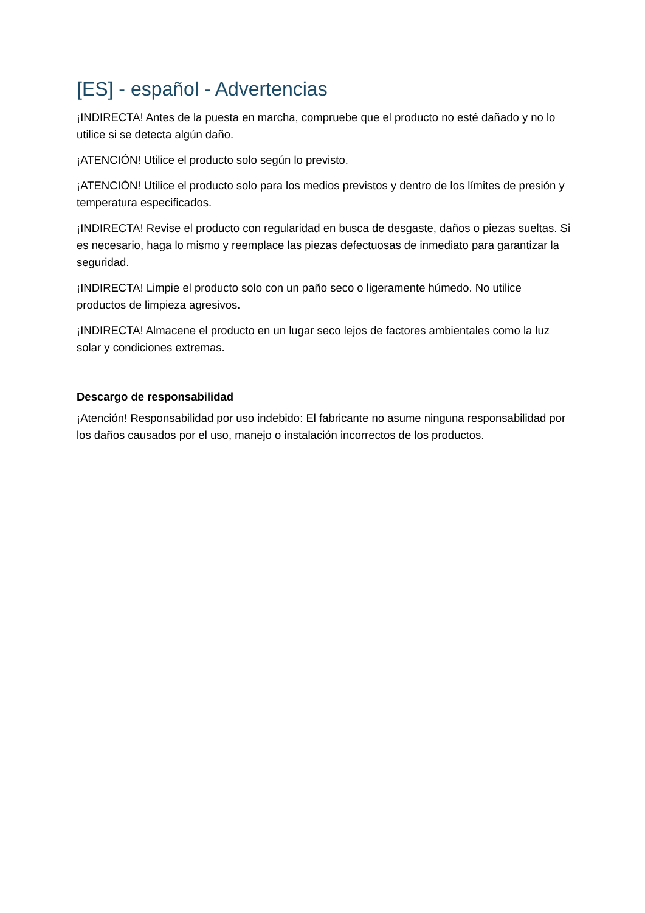[ES] - español - Advertencias
¡INDIRECTA! Antes de la puesta en marcha, compruebe que el producto no esté dañado y no lo utilice si se detecta algún daño.
¡ATENCIÓN! Utilice el producto solo según lo previsto.
¡ATENCIÓN! Utilice el producto solo para los medios previstos y dentro de los límites de presión y temperatura especificados.
¡INDIRECTA! Revise el producto con regularidad en busca de desgaste, daños o piezas sueltas. Si es necesario, haga lo mismo y reemplace las piezas defectuosas de inmediato para garantizar la seguridad.
¡INDIRECTA! Limpie el producto solo con un paño seco o ligeramente húmedo. No utilice productos de limpieza agresivos.
¡INDIRECTA! Almacene el producto en un lugar seco lejos de factores ambientales como la luz solar y condiciones extremas.
Descargo de responsabilidad
¡Atención! Responsabilidad por uso indebido: El fabricante no asume ninguna responsabilidad por los daños causados por el uso, manejo o instalación incorrectos de los productos.